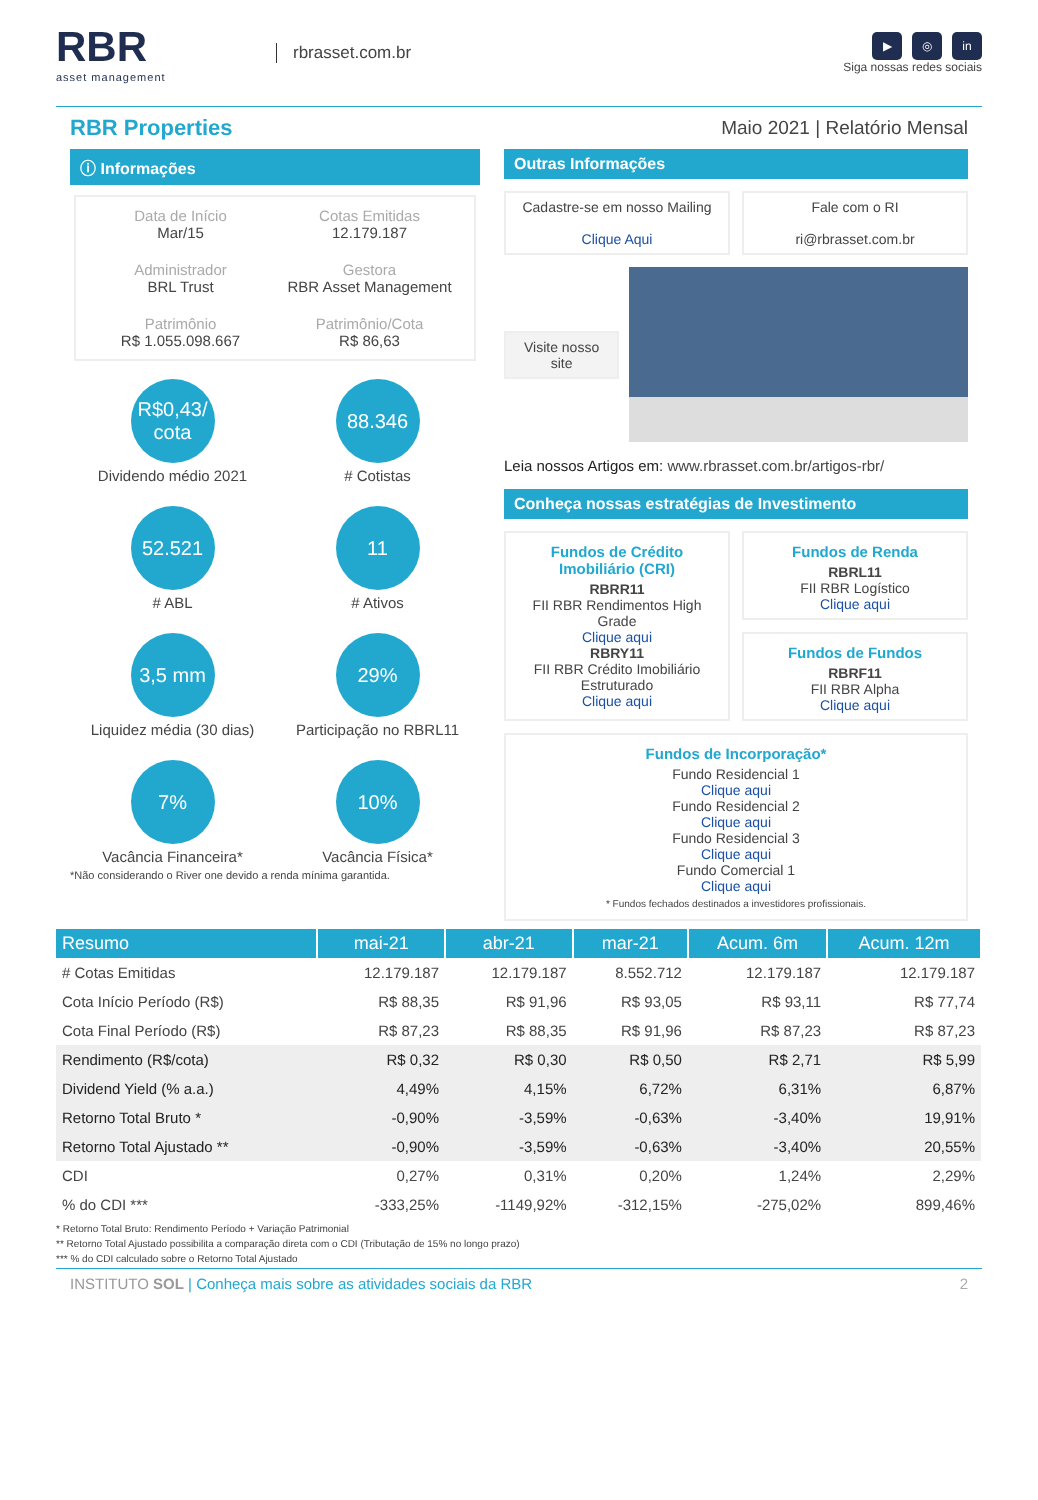RBR
asset management
rbrasset.com.br
▶ ◎ in
Siga nossas redes sociais
RBR Properties
Maio 2021 | Relatório Mensal
ⓘ Informações
Data de Início
Mar/15
Cotas Emitidas
12.179.187
Administrador
BRL Trust
Gestora
RBR Asset Management
Patrimônio
R$ 1.055.098.667
Patrimônio/Cota
R$ 86,63
R$0,43/ cota
Dividendo médio 2021
88.346
# Cotistas
52.521
# ABL
11
# Ativos
3,5 mm
Liquidez média (30 dias)
29%
Participação no RBRL11
7%
Vacância Financeira*
10%
Vacância Física*
*Não considerando o River one devido a renda mínima garantida.
Outras Informações
Cadastre-se em nosso Mailing
Clique Aqui
Fale com o RI
ri@rbrasset.com.br
Visite nosso site
Leia nossos Artigos em: www.rbrasset.com.br/artigos-rbr/
Conheça nossas estratégias de Investimento
Fundos de Crédito Imobiliário (CRI)
RBRR11
FII RBR Rendimentos High Grade
Clique aqui
RBRY11
FII RBR Crédito Imobiliário Estruturado
Clique aqui
Fundos de Renda
RBRL11
FII RBR Logístico
Clique aqui
Fundos de Fundos
RBRF11
FII RBR Alpha
Clique aqui
Fundos de Incorporação*
Fundo Residencial 1
Clique aqui
Fundo Residencial 2
Clique aqui
Fundo Residencial 3
Clique aqui
Fundo Comercial 1
Clique aqui
* Fundos fechados destinados a investidores profissionais.
| Resumo | mai-21 | abr-21 | mar-21 | Acum. 6m | Acum. 12m |
| --- | --- | --- | --- | --- | --- |
| # Cotas Emitidas | 12.179.187 | 12.179.187 | 8.552.712 | 12.179.187 | 12.179.187 |
| Cota Início Período (R$) | R$ 88,35 | R$ 91,96 | R$ 93,05 | R$ 93,11 | R$ 77,74 |
| Cota Final Período (R$) | R$ 87,23 | R$ 88,35 | R$ 91,96 | R$ 87,23 | R$ 87,23 |
| Rendimento (R$/cota) | R$ 0,32 | R$ 0,30 | R$ 0,50 | R$ 2,71 | R$ 5,99 |
| Dividend Yield (% a.a.) | 4,49% | 4,15% | 6,72% | 6,31% | 6,87% |
| Retorno Total Bruto * | -0,90% | -3,59% | -0,63% | -3,40% | 19,91% |
| Retorno Total Ajustado ** | -0,90% | -3,59% | -0,63% | -3,40% | 20,55% |
| CDI | 0,27% | 0,31% | 0,20% | 1,24% | 2,29% |
| % do CDI *** | -333,25% | -1149,92% | -312,15% | -275,02% | 899,46% |
* Retorno Total Bruto: Rendimento Período + Variação Patrimonial
** Retorno Total Ajustado possibilita a comparação direta com o CDI (Tributação de 15% no longo prazo)
*** % do CDI calculado sobre o Retorno Total Ajustado
INSTITUTO SOL | Conheça mais sobre as atividades sociais da RBR
2